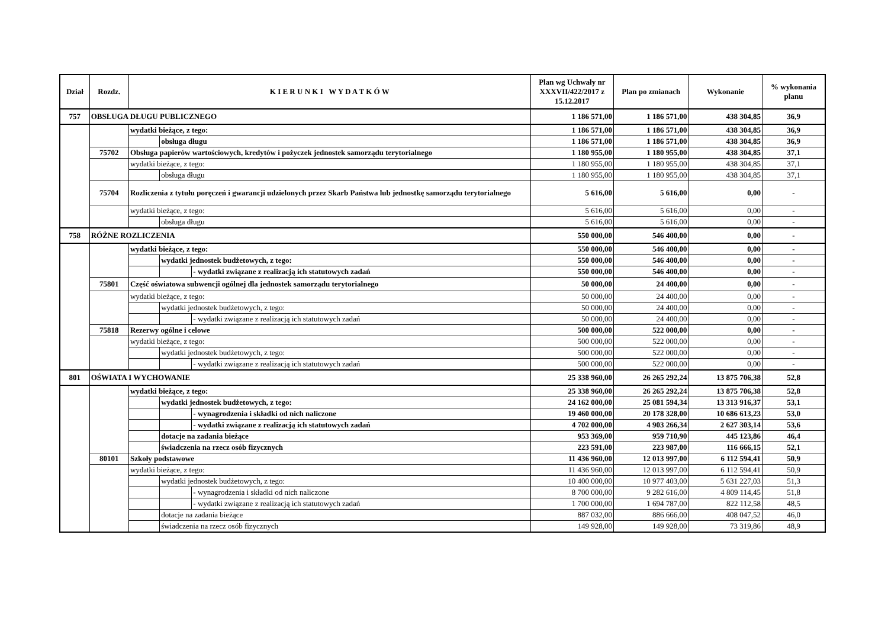| Dział | Rozdz. | K I E R U N K I W Y D A T K Ó W | | | Plan wg Uchwały nr XXXVII/422/2017 z 15.12.2017 | Plan po zmianach | Wykonanie | % wykonania planu |
| --- | --- | --- | --- | --- | --- | --- | --- | --- |
| 757 | OBSŁUGA DŁUGU PUBLICZNEGO | | | | 1 186 571,00 | 1 186 571,00 | 438 304,85 | 36,9 |
| | | wydatki bieżące, z tego: | | | 1 186 571,00 | 1 186 571,00 | 438 304,85 | 36,9 |
| | | | obsługa długu | | 1 186 571,00 | 1 186 571,00 | 438 304,85 | 36,9 |
| | 75702 | Obsługa papierów wartościowych, kredytów i pożyczek jednostek samorządu terytorialnego | | | 1 180 955,00 | 1 180 955,00 | 438 304,85 | 37,1 |
| | | wydatki bieżące, z tego: | | | 1 180 955,00 | 1 180 955,00 | 438 304,85 | 37,1 |
| | | | obsługa długu | | 1 180 955,00 | 1 180 955,00 | 438 304,85 | 37,1 |
| | 75704 | Rozliczenia z tytułu poręczeń i gwarancji udzielonych przez Skarb Państwa lub jednostkę samorządu terytorialnego | | | 5 616,00 | 5 616,00 | 0,00 | - |
| | | wydatki bieżące, z tego: | | | 5 616,00 | 5 616,00 | 0,00 | - |
| | | | obsługa długu | | 5 616,00 | 5 616,00 | 0,00 | - |
| 758 | RÓŻNE ROZLICZENIA | | | | 550 000,00 | 546 400,00 | 0,00 | - |
| | | wydatki bieżące, z tego: | | | 550 000,00 | 546 400,00 | 0,00 | - |
| | | | wydatki jednostek budżetowych, z tego: | | 550 000,00 | 546 400,00 | 0,00 | - |
| | | | | - wydatki związane z realizacją ich statutowych zadań | 550 000,00 | 546 400,00 | 0,00 | - |
| | 75801 | Część oświatowa subwencji ogólnej dla jednostek samorządu terytorialnego | | | 50 000,00 | 24 400,00 | 0,00 | - |
| | | wydatki bieżące, z tego: | | | 50 000,00 | 24 400,00 | 0,00 | - |
| | | | wydatki jednostek budżetowych, z tego: | | 50 000,00 | 24 400,00 | 0,00 | - |
| | | | | - wydatki związane z realizacją ich statutowych zadań | 50 000,00 | 24 400,00 | 0,00 | - |
| | 75818 | Rezerwy ogólne i celowe | | | 500 000,00 | 522 000,00 | 0,00 | - |
| | | wydatki bieżące, z tego: | | | 500 000,00 | 522 000,00 | 0,00 | - |
| | | | wydatki jednostek budżetowych, z tego: | | 500 000,00 | 522 000,00 | 0,00 | - |
| | | | | - wydatki związane z realizacją ich statutowych zadań | 500 000,00 | 522 000,00 | 0,00 | - |
| 801 | OŚWIATA I WYCHOWANIE | | | | 25 338 960,00 | 26 265 292,24 | 13 875 706,38 | 52,8 |
| | | wydatki bieżące, z tego: | | | 25 338 960,00 | 26 265 292,24 | 13 875 706,38 | 52,8 |
| | | | wydatki jednostek budżetowych, z tego: | | 24 162 000,00 | 25 081 594,34 | 13 313 916,37 | 53,1 |
| | | | | - wynagrodzenia i składki od nich naliczone | 19 460 000,00 | 20 178 328,00 | 10 686 613,23 | 53,0 |
| | | | | - wydatki związane z realizacją ich statutowych zadań | 4 702 000,00 | 4 903 266,34 | 2 627 303,14 | 53,6 |
| | | | dotacje na zadania bieżące | | 953 369,00 | 959 710,90 | 445 123,86 | 46,4 |
| | | | świadczenia na rzecz osób fizycznych | | 223 591,00 | 223 987,00 | 116 666,15 | 52,1 |
| | 80101 | Szkoły podstawowe | | | 11 436 960,00 | 12 013 997,00 | 6 112 594,41 | 50,9 |
| | | wydatki bieżące, z tego: | | | 11 436 960,00 | 12 013 997,00 | 6 112 594,41 | 50,9 |
| | | | wydatki jednostek budżetowych, z tego: | | 10 400 000,00 | 10 977 403,00 | 5 631 227,03 | 51,3 |
| | | | | - wynagrodzenia i składki od nich naliczone | 8 700 000,00 | 9 282 616,00 | 4 809 114,45 | 51,8 |
| | | | | - wydatki związane z realizacją ich statutowych zadań | 1 700 000,00 | 1 694 787,00 | 822 112,58 | 48,5 |
| | | | dotacje na zadania bieżące | | 887 032,00 | 886 666,00 | 408 047,52 | 46,0 |
| | | | świadczenia na rzecz osób fizycznych | | 149 928,00 | 149 928,00 | 73 319,86 | 48,9 |